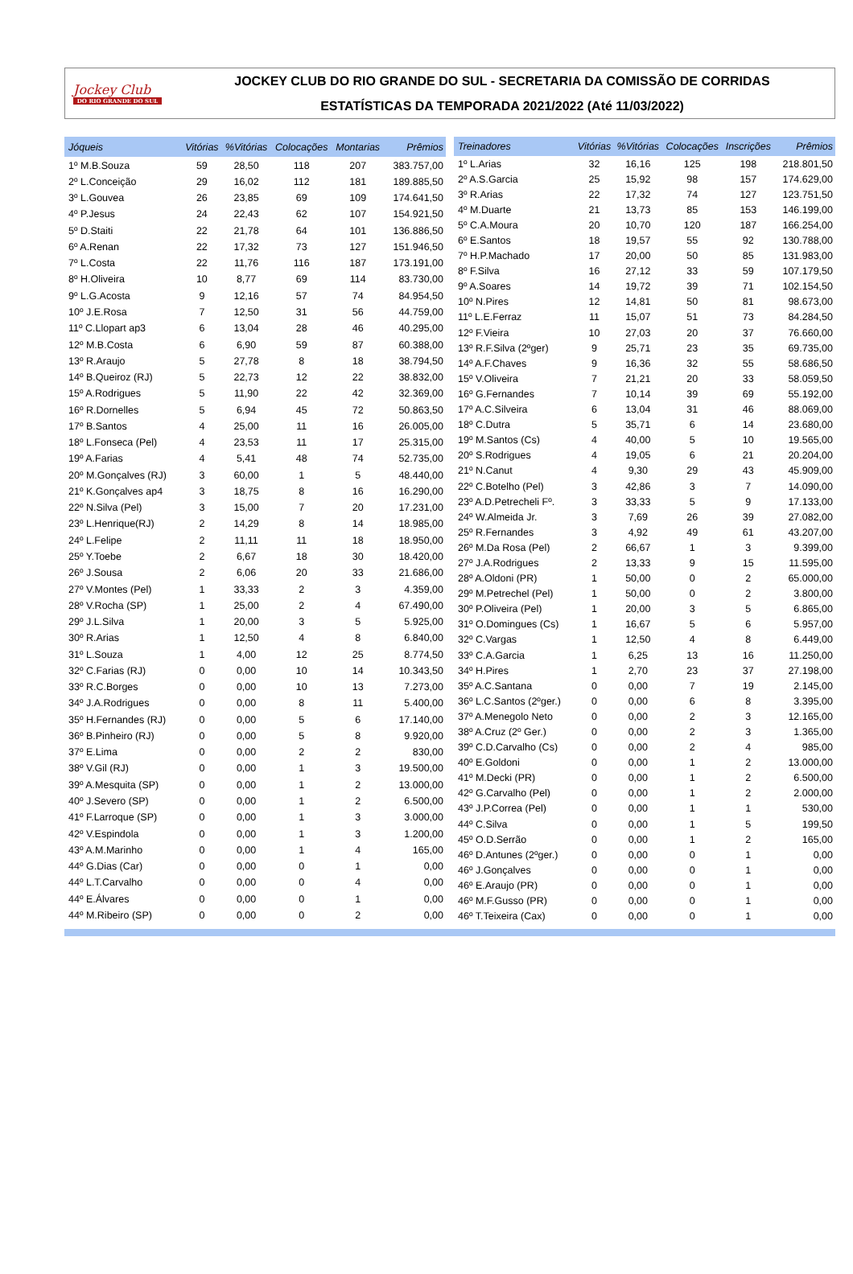Jockey Club
DO RIO GRANDE DO SUL
JOCKEY CLUB DO RIO GRANDE DO SUL - SECRETARIA DA COMISSÃO DE CORRIDAS
ESTATÍSTICAS DA TEMPORADA 2021/2022 (Até 11/03/2022)
| Jóqueis | Vitórias | %Vitórias | Colocações | Montarias | Prêmios |
| --- | --- | --- | --- | --- | --- |
| 1º M.B.Souza | 59 | 28,50 | 118 | 207 | 383.757,00 |
| 2º L.Conceição | 29 | 16,02 | 112 | 181 | 189.885,50 |
| 3º L.Gouvea | 26 | 23,85 | 69 | 109 | 174.641,50 |
| 4º P.Jesus | 24 | 22,43 | 62 | 107 | 154.921,50 |
| 5º D.Staiti | 22 | 21,78 | 64 | 101 | 136.886,50 |
| 6º A.Renan | 22 | 17,32 | 73 | 127 | 151.946,50 |
| 7º L.Costa | 22 | 11,76 | 116 | 187 | 173.191,00 |
| 8º H.Oliveira | 10 | 8,77 | 69 | 114 | 83.730,00 |
| 9º L.G.Acosta | 9 | 12,16 | 57 | 74 | 84.954,50 |
| 10º J.E.Rosa | 7 | 12,50 | 31 | 56 | 44.759,00 |
| 11º C.Llopart ap3 | 6 | 13,04 | 28 | 46 | 40.295,00 |
| 12º M.B.Costa | 6 | 6,90 | 59 | 87 | 60.388,00 |
| 13º R.Araujo | 5 | 27,78 | 8 | 18 | 38.794,50 |
| 14º B.Queiroz (RJ) | 5 | 22,73 | 12 | 22 | 38.832,00 |
| 15º A.Rodrigues | 5 | 11,90 | 22 | 42 | 32.369,00 |
| 16º R.Dornelles | 5 | 6,94 | 45 | 72 | 50.863,50 |
| 17º B.Santos | 4 | 25,00 | 11 | 16 | 26.005,00 |
| 18º L.Fonseca (Pel) | 4 | 23,53 | 11 | 17 | 25.315,00 |
| 19º A.Farias | 4 | 5,41 | 48 | 74 | 52.735,00 |
| 20º M.Gonçalves (RJ) | 3 | 60,00 | 1 | 5 | 48.440,00 |
| 21º K.Gonçalves ap4 | 3 | 18,75 | 8 | 16 | 16.290,00 |
| 22º N.Silva (Pel) | 3 | 15,00 | 7 | 20 | 17.231,00 |
| 23º L.Henrique(RJ) | 2 | 14,29 | 8 | 14 | 18.985,00 |
| 24º L.Felipe | 2 | 11,11 | 11 | 18 | 18.950,00 |
| 25º Y.Toebe | 2 | 6,67 | 18 | 30 | 18.420,00 |
| 26º J.Sousa | 2 | 6,06 | 20 | 33 | 21.686,00 |
| 27º V.Montes (Pel) | 1 | 33,33 | 2 | 3 | 4.359,00 |
| 28º V.Rocha (SP) | 1 | 25,00 | 2 | 4 | 67.490,00 |
| 29º J.L.Silva | 1 | 20,00 | 3 | 5 | 5.925,00 |
| 30º R.Arias | 1 | 12,50 | 4 | 8 | 6.840,00 |
| 31º L.Souza | 1 | 4,00 | 12 | 25 | 8.774,50 |
| 32º C.Farias (RJ) | 0 | 0,00 | 10 | 14 | 10.343,50 |
| 33º R.C.Borges | 0 | 0,00 | 10 | 13 | 7.273,00 |
| 34º J.A.Rodrigues | 0 | 0,00 | 8 | 11 | 5.400,00 |
| 35º H.Fernandes (RJ) | 0 | 0,00 | 5 | 6 | 17.140,00 |
| 36º B.Pinheiro (RJ) | 0 | 0,00 | 5 | 8 | 9.920,00 |
| 37º E.Lima | 0 | 0,00 | 2 | 2 | 830,00 |
| 38º V.Gil (RJ) | 0 | 0,00 | 1 | 3 | 19.500,00 |
| 39º A.Mesquita (SP) | 0 | 0,00 | 1 | 2 | 13.000,00 |
| 40º J.Severo (SP) | 0 | 0,00 | 1 | 2 | 6.500,00 |
| 41º F.Larroque (SP) | 0 | 0,00 | 1 | 3 | 3.000,00 |
| 42º V.Espindola | 0 | 0,00 | 1 | 3 | 1.200,00 |
| 43º A.M.Marinho | 0 | 0,00 | 1 | 4 | 165,00 |
| 44º G.Dias (Car) | 0 | 0,00 | 0 | 1 | 0,00 |
| 44º L.T.Carvalho | 0 | 0,00 | 0 | 4 | 0,00 |
| 44º E.Álvares | 0 | 0,00 | 0 | 1 | 0,00 |
| 44º M.Ribeiro (SP) | 0 | 0,00 | 0 | 2 | 0,00 |
| Treinadores | Vitórias | %Vitórias | Colocações | Inscrições | Prêmios |
| --- | --- | --- | --- | --- | --- |
| 1º L.Arias | 32 | 16,16 | 125 | 198 | 218.801,50 |
| 2º A.S.Garcia | 25 | 15,92 | 98 | 157 | 174.629,00 |
| 3º R.Arias | 22 | 17,32 | 74 | 127 | 123.751,50 |
| 4º M.Duarte | 21 | 13,73 | 85 | 153 | 146.199,00 |
| 5º C.A.Moura | 20 | 10,70 | 120 | 187 | 166.254,00 |
| 6º E.Santos | 18 | 19,57 | 55 | 92 | 130.788,00 |
| 7º H.P.Machado | 17 | 20,00 | 50 | 85 | 131.983,00 |
| 8º F.Silva | 16 | 27,12 | 33 | 59 | 107.179,50 |
| 9º A.Soares | 14 | 19,72 | 39 | 71 | 102.154,50 |
| 10º N.Pires | 12 | 14,81 | 50 | 81 | 98.673,00 |
| 11º L.E.Ferraz | 11 | 15,07 | 51 | 73 | 84.284,50 |
| 12º F.Vieira | 10 | 27,03 | 20 | 37 | 76.660,00 |
| 13º R.F.Silva (2ºger) | 9 | 25,71 | 23 | 35 | 69.735,00 |
| 14º A.F.Chaves | 9 | 16,36 | 32 | 55 | 58.686,50 |
| 15º V.Oliveira | 7 | 21,21 | 20 | 33 | 58.059,50 |
| 16º G.Fernandes | 7 | 10,14 | 39 | 69 | 55.192,00 |
| 17º A.C.Silveira | 6 | 13,04 | 31 | 46 | 88.069,00 |
| 18º C.Dutra | 5 | 35,71 | 6 | 14 | 23.680,00 |
| 19º M.Santos (Cs) | 4 | 40,00 | 5 | 10 | 19.565,00 |
| 20º S.Rodrigues | 4 | 19,05 | 6 | 21 | 20.204,00 |
| 21º N.Canut | 4 | 9,30 | 29 | 43 | 45.909,00 |
| 22º C.Botelho (Pel) | 3 | 42,86 | 3 | 7 | 14.090,00 |
| 23º A.D.Petrecheli Fº. | 3 | 33,33 | 5 | 9 | 17.133,00 |
| 24º W.Almeida Jr. | 3 | 7,69 | 26 | 39 | 27.082,00 |
| 25º R.Fernandes | 3 | 4,92 | 49 | 61 | 43.207,00 |
| 26º M.Da Rosa (Pel) | 2 | 66,67 | 1 | 3 | 9.399,00 |
| 27º J.A.Rodrigues | 2 | 13,33 | 9 | 15 | 11.595,00 |
| 28º A.Oldoni (PR) | 1 | 50,00 | 0 | 2 | 65.000,00 |
| 29º M.Petrechel (Pel) | 1 | 50,00 | 0 | 2 | 3.800,00 |
| 30º P.Oliveira (Pel) | 1 | 20,00 | 3 | 5 | 6.865,00 |
| 31º O.Domingues (Cs) | 1 | 16,67 | 5 | 6 | 5.957,00 |
| 32º C.Vargas | 1 | 12,50 | 4 | 8 | 6.449,00 |
| 33º C.A.Garcia | 1 | 6,25 | 13 | 16 | 11.250,00 |
| 34º H.Pires | 1 | 2,70 | 23 | 37 | 27.198,00 |
| 35º A.C.Santana | 0 | 0,00 | 7 | 19 | 2.145,00 |
| 36º L.C.Santos (2ºger.) | 0 | 0,00 | 6 | 8 | 3.395,00 |
| 37º A.Menegolo Neto | 0 | 0,00 | 2 | 3 | 12.165,00 |
| 38º A.Cruz (2º Ger.) | 0 | 0,00 | 2 | 3 | 1.365,00 |
| 39º C.D.Carvalho (Cs) | 0 | 0,00 | 2 | 4 | 985,00 |
| 40º E.Goldoni | 0 | 0,00 | 1 | 2 | 13.000,00 |
| 41º M.Decki (PR) | 0 | 0,00 | 1 | 2 | 6.500,00 |
| 42º G.Carvalho (Pel) | 0 | 0,00 | 1 | 2 | 2.000,00 |
| 43º J.P.Correa (Pel) | 0 | 0,00 | 1 | 1 | 530,00 |
| 44º C.Silva | 0 | 0,00 | 1 | 5 | 199,50 |
| 45º O.D.Serrão | 0 | 0,00 | 1 | 2 | 165,00 |
| 46º D.Antunes (2ºger.) | 0 | 0,00 | 0 | 1 | 0,00 |
| 46º J.Gonçalves | 0 | 0,00 | 0 | 1 | 0,00 |
| 46º E.Araujo (PR) | 0 | 0,00 | 0 | 1 | 0,00 |
| 46º M.F.Gusso (PR) | 0 | 0,00 | 0 | 1 | 0,00 |
| 46º T.Teixeira (Cax) | 0 | 0,00 | 0 | 1 | 0,00 |